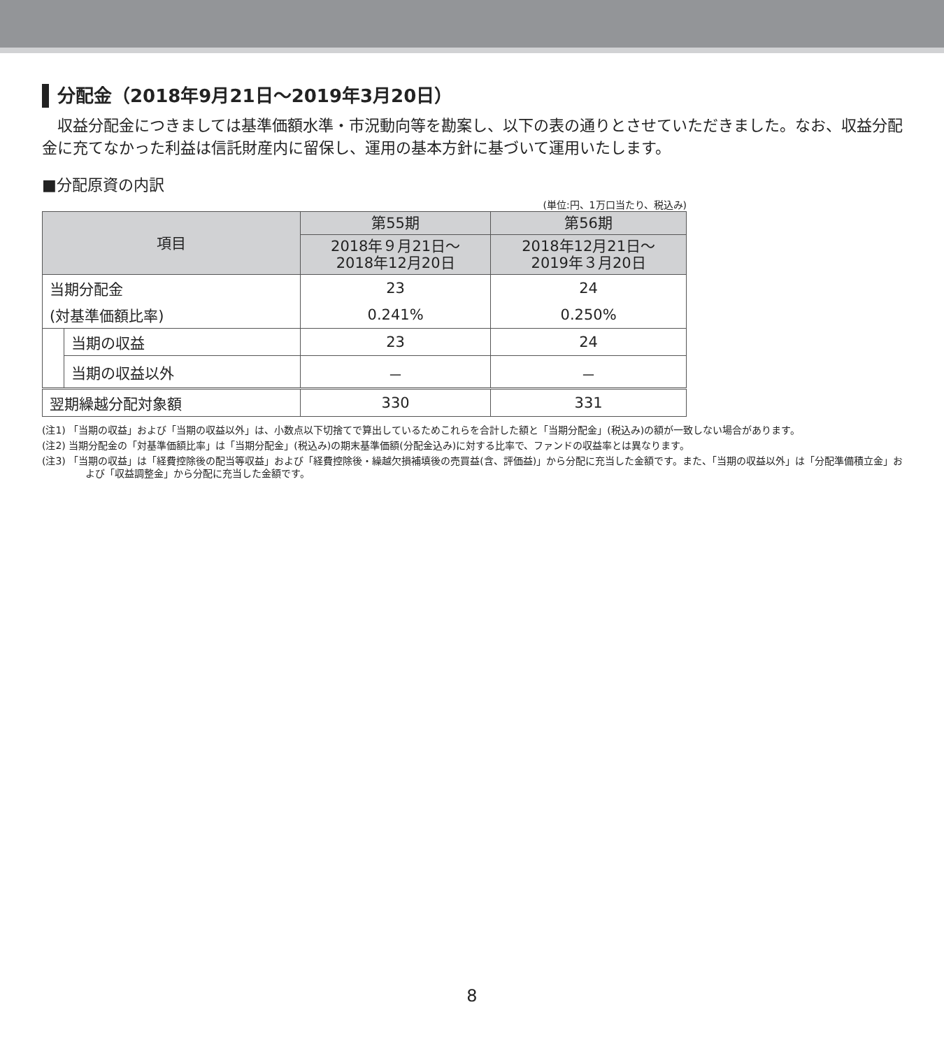分配金（2018年9月21日～2019年3月20日）
収益分配金につきましては基準価額水準・市況動向等を勘案し、以下の表の通りとさせていただきました。なお、収益分配金に充てなかった利益は信託財産内に留保し、運用の基本方針に基づいて運用いたします。
■分配原資の内訳
(単位:円、1万口当たり、税込み)
| 項目 | | 第55期 | 第56期 |
| --- | --- | --- | --- |
| | | 2018年９月21日～ 2018年12月20日 | 2018年12月21日～ 2019年３月20日 |
| 当期分配金 | | 23 | 24 |
| (対基準価額比率) | | 0.241% | 0.250% |
| | 当期の収益 | 23 | 24 |
| | 当期の収益以外 | － | － |
| 翌期繰越分配対象額 | | 330 | 331 |
(注1) 「当期の収益」および「当期の収益以外」は、小数点以下切捨てで算出しているためこれらを合計した額と「当期分配金」(税込み)の額が一致しない場合があります。
(注2) 当期分配金の「対基準価額比率」は「当期分配金」(税込み)の期末基準価額(分配金込み)に対する比率で、ファンドの収益率とは異なります。
(注3) 「当期の収益」は「経費控除後の配当等収益」および「経費控除後・繰越欠損補填後の売買益(含、評価益)」から分配に充当した金額です。また、「当期の収益以外」は「分配準備積立金」および「収益調整金」から分配に充当した金額です。
8